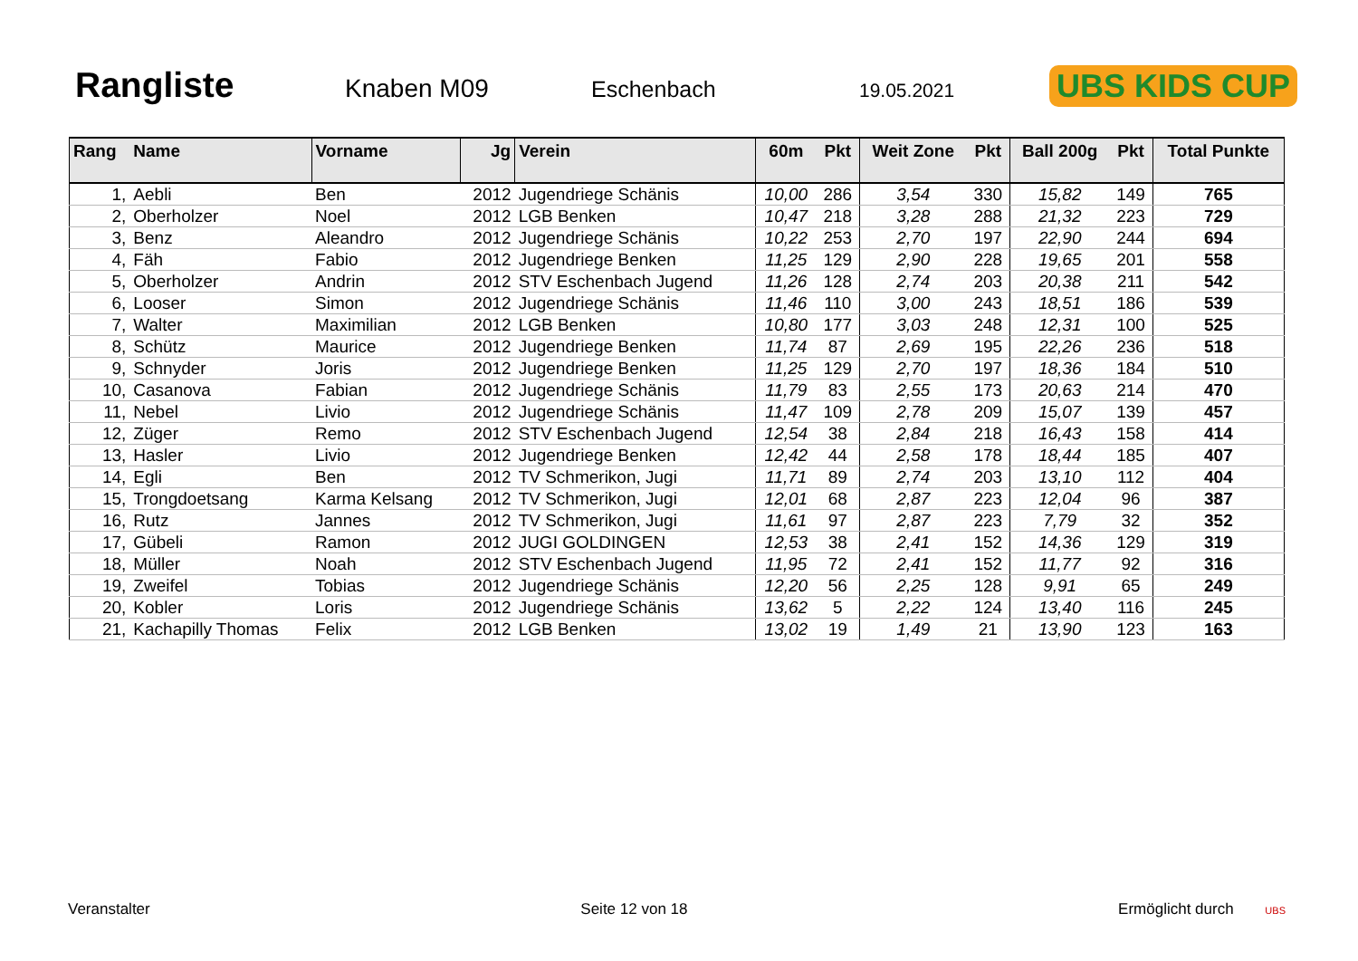Rangliste
Knaben M09 Eschenbach
19.05.2021
UBS KIDS CUP
| Rang | Name | Vorname | Jg | Verein | 60m | Pkt | Weit Zone | Pkt | Ball 200g | Pkt | Total Punkte |
| --- | --- | --- | --- | --- | --- | --- | --- | --- | --- | --- | --- |
| 1, | Aebli | Ben | 2012 | Jugendriege Schänis | 10,00 | 286 | 3,54 | 330 | 15,82 | 149 | 765 |
| 2, | Oberholzer | Noel | 2012 | LGB Benken | 10,47 | 218 | 3,28 | 288 | 21,32 | 223 | 729 |
| 3, | Benz | Aleandro | 2012 | Jugendriege Schänis | 10,22 | 253 | 2,70 | 197 | 22,90 | 244 | 694 |
| 4, | Fäh | Fabio | 2012 | Jugendriege Benken | 11,25 | 129 | 2,90 | 228 | 19,65 | 201 | 558 |
| 5, | Oberholzer | Andrin | 2012 | STV Eschenbach Jugend | 11,26 | 128 | 2,74 | 203 | 20,38 | 211 | 542 |
| 6, | Looser | Simon | 2012 | Jugendriege Schänis | 11,46 | 110 | 3,00 | 243 | 18,51 | 186 | 539 |
| 7, | Walter | Maximilian | 2012 | LGB Benken | 10,80 | 177 | 3,03 | 248 | 12,31 | 100 | 525 |
| 8, | Schütz | Maurice | 2012 | Jugendriege Benken | 11,74 | 87 | 2,69 | 195 | 22,26 | 236 | 518 |
| 9, | Schnyder | Joris | 2012 | Jugendriege Benken | 11,25 | 129 | 2,70 | 197 | 18,36 | 184 | 510 |
| 10, | Casanova | Fabian | 2012 | Jugendriege Schänis | 11,79 | 83 | 2,55 | 173 | 20,63 | 214 | 470 |
| 11, | Nebel | Livio | 2012 | Jugendriege Schänis | 11,47 | 109 | 2,78 | 209 | 15,07 | 139 | 457 |
| 12, | Züger | Remo | 2012 | STV Eschenbach Jugend | 12,54 | 38 | 2,84 | 218 | 16,43 | 158 | 414 |
| 13, | Hasler | Livio | 2012 | Jugendriege Benken | 12,42 | 44 | 2,58 | 178 | 18,44 | 185 | 407 |
| 14, | Egli | Ben | 2012 | TV Schmerikon, Jugi | 11,71 | 89 | 2,74 | 203 | 13,10 | 112 | 404 |
| 15, | Trongdoetsang | Karma Kelsang | 2012 | TV Schmerikon, Jugi | 12,01 | 68 | 2,87 | 223 | 12,04 | 96 | 387 |
| 16, | Rutz | Jannes | 2012 | TV Schmerikon, Jugi | 11,61 | 97 | 2,87 | 223 | 7,79 | 32 | 352 |
| 17, | Gübeli | Ramon | 2012 | JUGI GOLDINGEN | 12,53 | 38 | 2,41 | 152 | 14,36 | 129 | 319 |
| 18, | Müller | Noah | 2012 | STV Eschenbach Jugend | 11,95 | 72 | 2,41 | 152 | 11,77 | 92 | 316 |
| 19, | Zweifel | Tobias | 2012 | Jugendriege Schänis | 12,20 | 56 | 2,25 | 128 | 9,91 | 65 | 249 |
| 20, | Kobler | Loris | 2012 | Jugendriege Schänis | 13,62 | 5 | 2,22 | 124 | 13,40 | 116 | 245 |
| 21, | Kachapilly Thomas | Felix | 2012 | LGB Benken | 13,02 | 19 | 1,49 | 21 | 13,90 | 123 | 163 |
Veranstalter Seite 12 von 18 Ermöglicht durch UBS